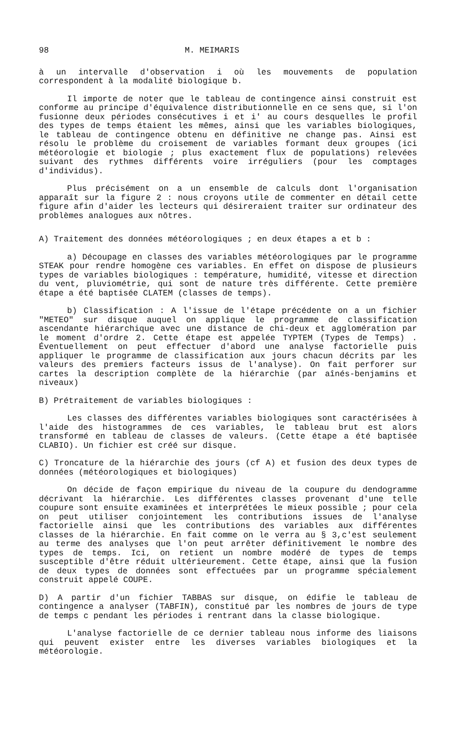98 M. MEIMARIS
à un intervalle d'observation i où les mouvements de population correspondent à la modalité biologique b.
Il importe de noter que le tableau de contingence ainsi construit est conforme au principe d'équivalence distributionnelle en ce sens que, si l'on fusionne deux périodes consécutives i et i' au cours desquelles le profil des types de temps étaient les mêmes, ainsi que les variables biologiques, le tableau de contingence obtenu en définitive ne change pas. Ainsi est résolu le problème du croisement de variables formant deux groupes (ici météorologie et biologie ; plus exactement flux de populations) relevées suivant des rythmes différents voire irréguliers (pour les comptages d'individus).
Plus précisément on a un ensemble de calculs dont l'organisation apparaît sur la figure 2 : nous croyons utile de commenter en détail cette figure afin d'aider les lecteurs qui désireraient traiter sur ordinateur des problèmes analogues aux nôtres.
A) Traitement des données météorologiques ; en deux étapes a et b :
a) Découpage en classes des variables météorologiques par le programme STEAK pour rendre homogène ces variables. En effet on dispose de plusieurs types de variables biologiques : température, humidité, vitesse et direction du vent, pluviométrie, qui sont de nature très différente. Cette première étape a été baptisée CLATEM (classes de temps).
b) Classification : A l'issue de l'étape précédente on a un fichier "METEO" sur disque auquel on applique le programme de classification ascendante hiérarchique avec une distance de chi-deux et agglomération par le moment d'ordre 2. Cette étape est appelée TYPTEM (Types de Temps) . Éventuellement on peut effectuer d'abord une analyse factorielle puis appliquer le programme de classification aux jours chacun décrits par les valeurs des premiers facteurs issus de l'analyse). On fait perforer sur cartes la description complète de la hiérarchie (par aînés-benjamins et niveaux)
B) Prétraitement de variables biologiques :
Les classes des différentes variables biologiques sont caractérisées à l'aide des histogrammes de ces variables, le tableau brut est alors transformé en tableau de classes de valeurs. (Cette étape a été baptisée CLABIO). Un fichier est créé sur disque.
C) Troncature de la hiérarchie des jours (cf A) et fusion des deux types de données (météorologiques et biologiques)
On décide de façon empirique du niveau de la coupure du dendogramme décrivant la hiérarchie. Les différentes classes provenant d'une telle coupure sont ensuite examinées et interprétées le mieux possible ; pour cela on peut utiliser conjointement les contributions issues de l'analyse factorielle ainsi que les contributions des variables aux différentes classes de la hiérarchie. En fait comme on le verra au § 3,c'est seulement au terme des analyses que l'on peut arrêter définitivement le nombre des types de temps. Ici, on retient un nombre modéré de types de temps susceptible d'être réduit ultérieurement. Cette étape, ainsi que la fusion de deux types de données sont effectuées par un programme spécialement construit appelé COUPE.
D) A partir d'un fichier TABBAS sur disque, on édifie le tableau de contingence a analyser (TABFIN), constitué par les nombres de jours de type de temps c pendant les périodes i rentrant dans la classe biologique.
L'analyse factorielle de ce dernier tableau nous informe des liaisons qui peuvent exister entre les diverses variables biologiques et la météorologie.